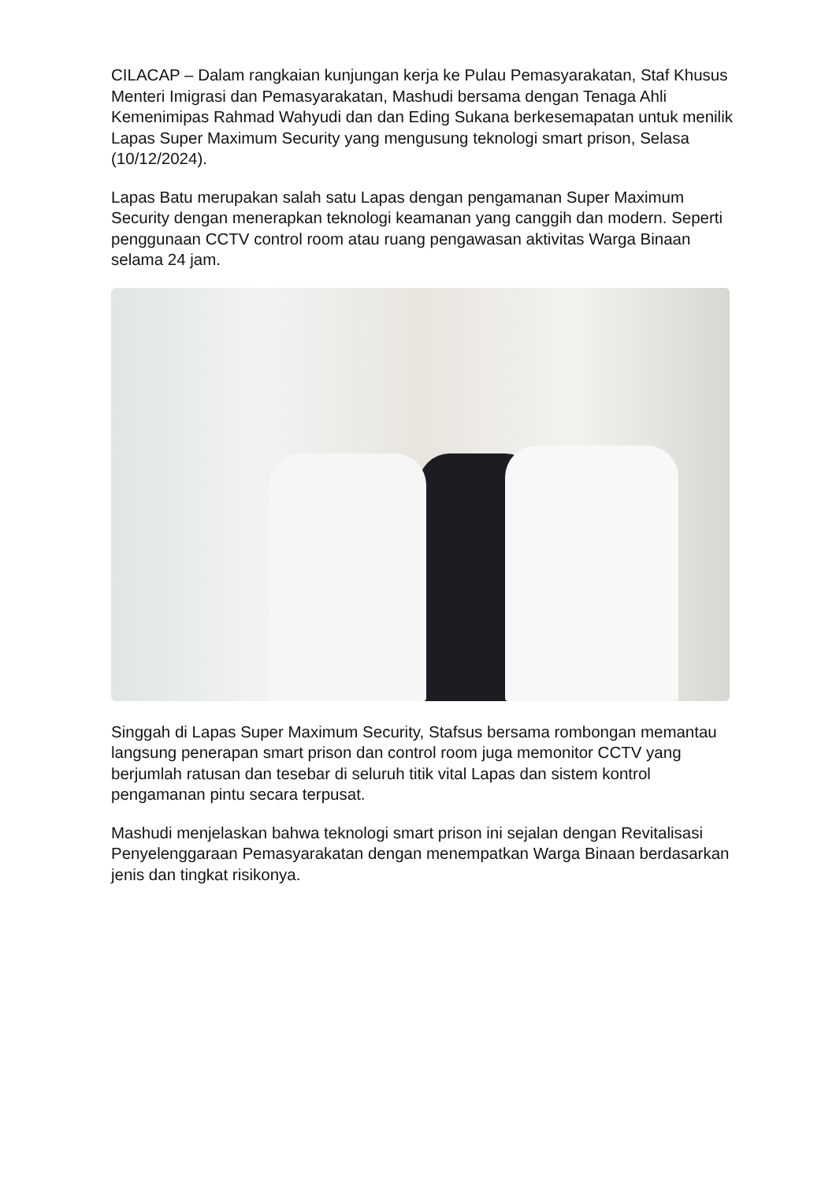CILACAP – Dalam rangkaian kunjungan kerja ke Pulau Pemasyarakatan, Staf Khusus Menteri Imigrasi dan Pemasyarakatan, Mashudi bersama dengan Tenaga Ahli Kemenimipas Rahmad Wahyudi dan dan Eding Sukana berkesemapatan untuk menilik Lapas Super Maximum Security yang mengusung teknologi smart prison, Selasa (10/12/2024).
Lapas Batu merupakan salah satu Lapas dengan pengamanan Super Maximum Security dengan menerapkan teknologi keamanan yang canggih dan modern. Seperti penggunaan CCTV control room atau ruang pengawasan aktivitas Warga Binaan selama 24 jam.
Singgah di Lapas Super Maximum Security, Stafsus bersama rombongan memantau langsung penerapan smart prison dan control room juga memonitor CCTV yang berjumlah ratusan dan tesebar di seluruh titik vital Lapas dan sistem kontrol pengamanan pintu secara terpusat.
Mashudi menjelaskan bahwa teknologi smart prison ini sejalan dengan Revitalisasi Penyelenggaraan Pemasyarakatan dengan menempatkan Warga Binaan berdasarkan jenis dan tingkat risikonya.